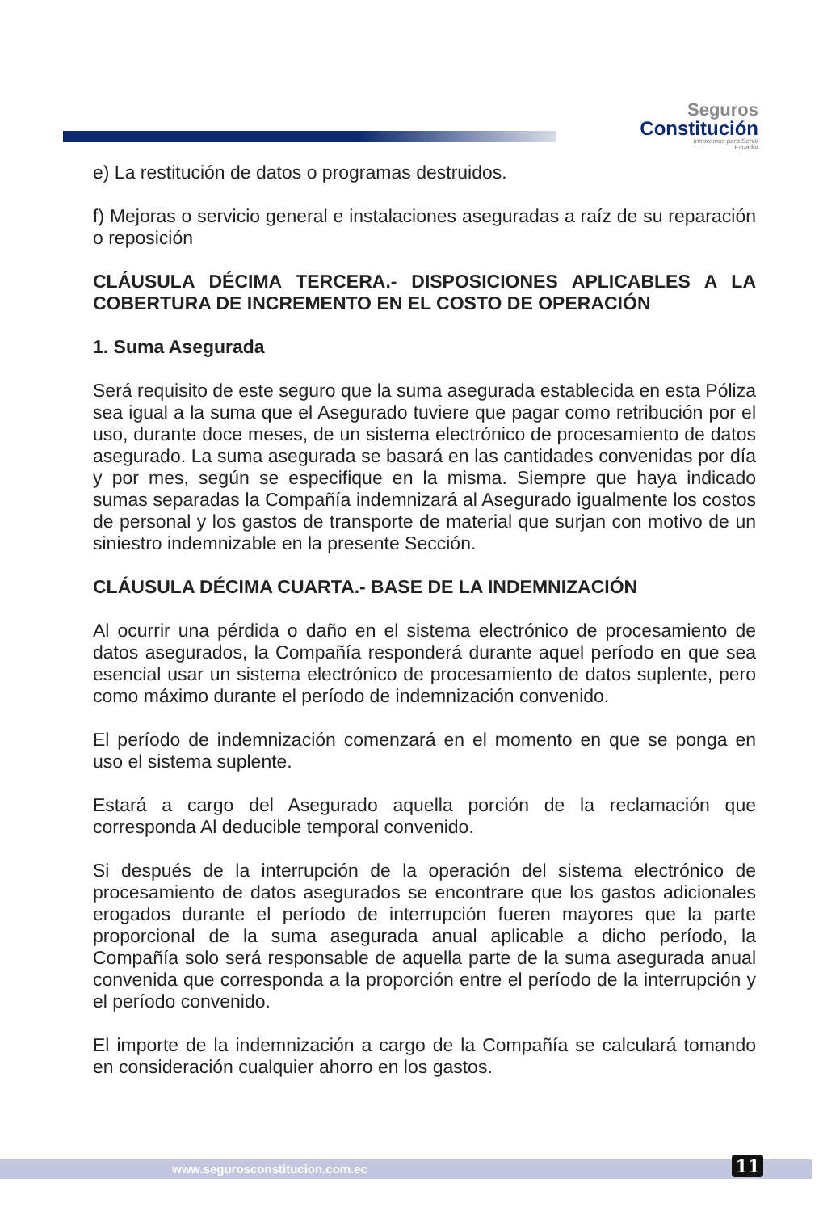Seguros
Constitución
Innovamos para Servir
Ecuador
e) La restitución de datos o programas destruidos.
f) Mejoras o servicio general e instalaciones aseguradas a raíz de su reparación o reposición
CLÁUSULA DÉCIMA TERCERA.- DISPOSICIONES APLICABLES A LA COBERTURA DE INCREMENTO EN EL COSTO DE OPERACIÓN
1. Suma Asegurada
Será requisito de este seguro que la suma asegurada establecida en esta Póliza sea igual a la suma que el Asegurado tuviere que pagar como retribución por el uso, durante doce meses, de un sistema electrónico de procesamiento de datos asegurado. La suma asegurada se basará en las cantidades convenidas por día y por mes, según se especifique en la misma. Siempre que haya indicado sumas separadas la Compañía indemnizará al Asegurado igualmente los costos de personal y los gastos de transporte de material que surjan con motivo de un siniestro indemnizable en la presente Sección.
CLÁUSULA DÉCIMA CUARTA.- BASE DE LA INDEMNIZACIÓN
Al ocurrir una pérdida o daño en el sistema electrónico de procesamiento de datos asegurados, la Compañía responderá durante aquel período en que sea esencial usar un sistema electrónico de procesamiento de datos suplente, pero como máximo durante el período de indemnización convenido.
El período de indemnización comenzará en el momento en que se ponga en uso el sistema suplente.
Estará a cargo del Asegurado aquella porción de la reclamación que corresponda Al deducible temporal convenido.
Si después de la interrupción de la operación del sistema electrónico de procesamiento de datos asegurados se encontrare que los gastos adicionales erogados durante el período de interrupción fueren mayores que la parte proporcional de la suma asegurada anual aplicable a dicho período, la Compañía solo será responsable de aquella parte de la suma asegurada anual convenida que corresponda a la proporción entre el período de la interrupción y el período convenido.
El importe de la indemnización a cargo de la Compañía se calculará tomando en consideración cualquier ahorro en los gastos.
www.segurosconstitucion.com.ec
11